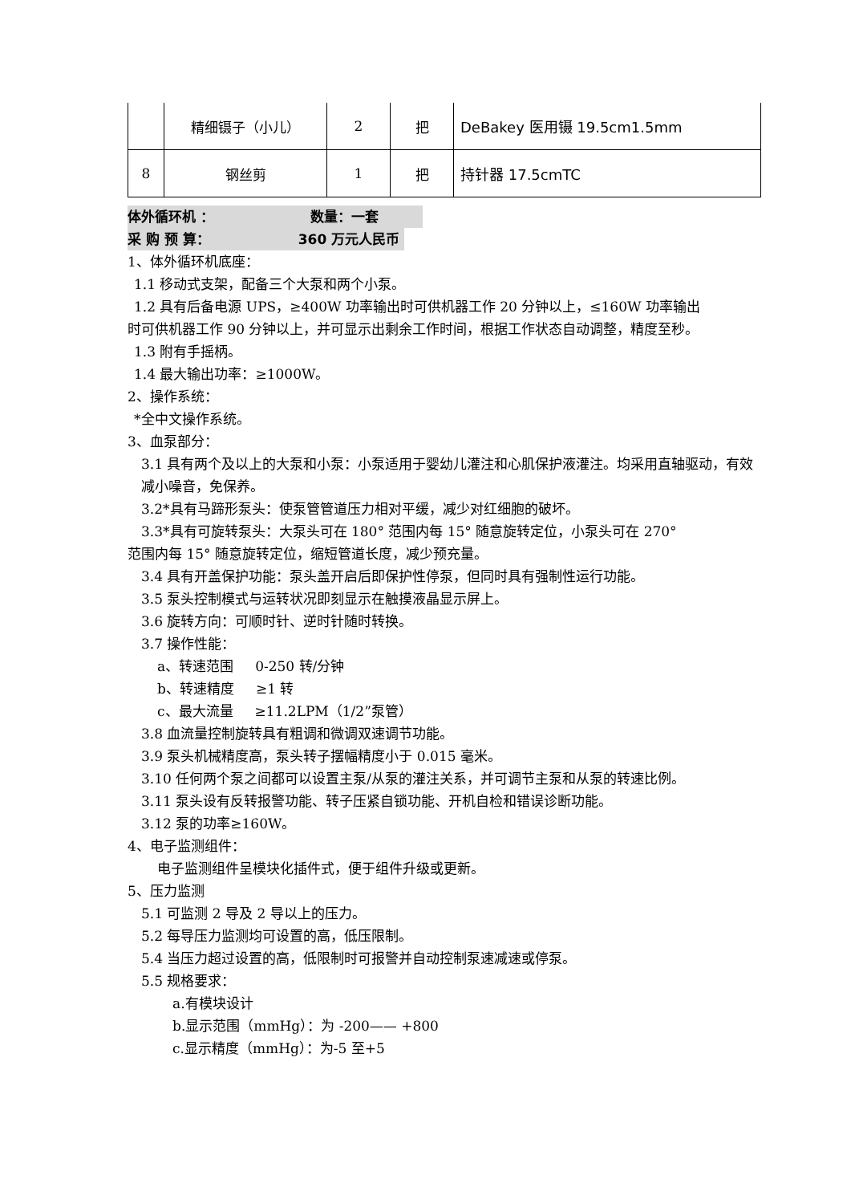| | 精细镊子（小儿） | 2 | 把 | DeBakey 医用镊 19.5cm1.5mm |
| 8 | 钢丝剪 | 1 | 把 | 持针器 17.5cmTC |
体外循环机 ： 数量：一套
采 购 预 算： 360 万元人民币
1、体外循环机底座：
1.1 移动式支架，配备三个大泵和两个小泵。
1.2 具有后备电源 UPS，≥400W 功率输出时可供机器工作 20 分钟以上，≤160W 功率输出
时可供机器工作 90 分钟以上，并可显示出剩余工作时间，根据工作状态自动调整，精度至秒。
1.3 附有手摇柄。
1.4 最大输出功率：≥1000W。
2、操作系统：
*全中文操作系统。
3、血泵部分：
3.1 具有两个及以上的大泵和小泵：小泵适用于婴幼儿灌注和心肌保护液灌注。均采用直轴驱动，有效减小噪音，免保养。
3.2*具有马蹄形泵头：使泵管管道压力相对平缓，减少对红细胞的破坏。
3.3*具有可旋转泵头：大泵头可在 180° 范围内每 15° 随意旋转定位，小泵头可在 270°
范围内每 15° 随意旋转定位，缩短管道长度，减少预充量。
3.4 具有开盖保护功能：泵头盖开启后即保护性停泵，但同时具有强制性运行功能。
3.5 泵头控制模式与运转状况即刻显示在触摸液晶显示屏上。
3.6 旋转方向：可顺时针、逆时针随时转换。
3.7 操作性能：
a、转速范围 0-250 转/分钟
b、转速精度 ≥1 转
c、最大流量 ≥11.2LPM（1/2”泵管）
3.8 血流量控制旋转具有粗调和微调双速调节功能。
3.9 泵头机械精度高，泵头转子摆幅精度小于 0.015 毫米。
3.10 任何两个泵之间都可以设置主泵/从泵的灌注关系，并可调节主泵和从泵的转速比例。
3.11 泵头设有反转报警功能、转子压紧自锁功能、开机自检和错误诊断功能。
3.12 泵的功率≥160W。
4、电子监测组件：
电子监测组件呈模块化插件式，便于组件升级或更新。
5、压力监测
5.1 可监测 2 导及 2 导以上的压力。
5.2 每导压力监测均可设置的高，低压限制。
5.4 当压力超过设置的高，低限制时可报警并自动控制泵速减速或停泵。
5.5 规格要求：
a.有模块设计
b.显示范围（mmHg）：为 -200—— +800
c.显示精度（mmHg）：为-5 至+5